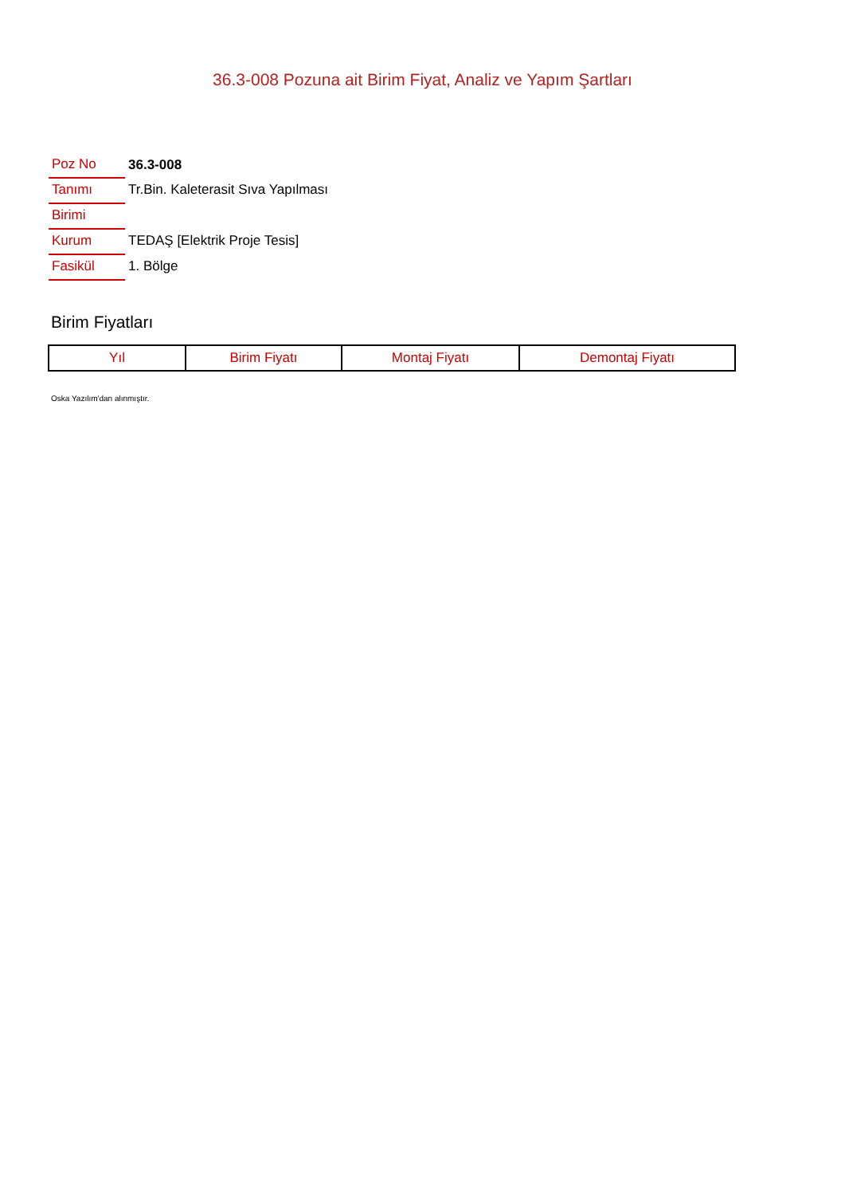36.3-008 Pozuna ait Birim Fiyat, Analiz ve Yapım Şartları
| Poz No | 36.3-008 |
| Tanımı | Tr.Bin. Kaleterasit Sıva Yapılması |
| Birimi | |
| Kurum | TEDAŞ [Elektrik Proje Tesis] |
| Fasikül | 1. Bölge |
Birim Fiyatları
| Yıl | Birim Fiyatı | Montaj Fiyatı | Demontaj Fiyatı |
| --- | --- | --- | --- |
Oska Yazılım'dan alınmıştır.